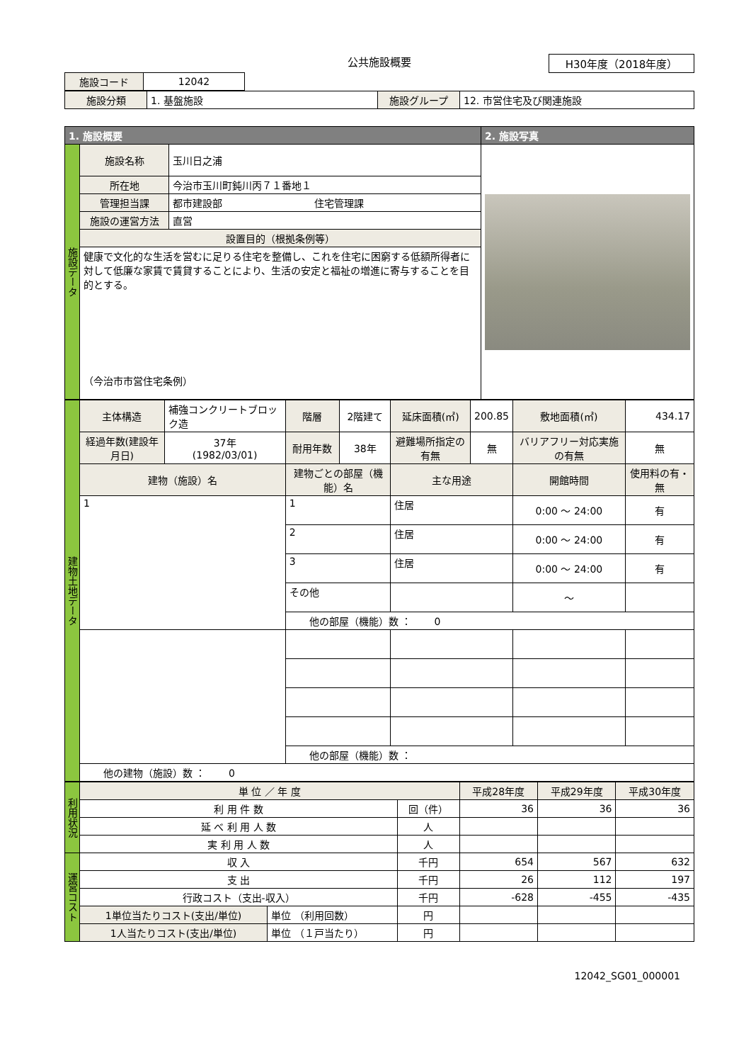公共施設概要
H30年度（2018年度）
| 施設コード | 12042 |
| 施設分類 | 1. 基盤施設 | 施設グループ | 12. 市営住宅及び関連施設 |
| 1. 施設概要 | | | 2. 施設写真 |
| --- | --- | --- | --- |
| 施設データ | 施設名称 | 玉川日之浦 | |
| | 所在地 | 今治市玉川町鈍川丙７１番地１ | |
| | 管理担当課 | 都市建設部 住宅管理課 | |
| | 施設の運営方法 | 直営 | |
| | 設置目的（根拠条例等） | | |
| | 健康で文化的な生活を営むに足りる住宅を整備し、これを住宅に困窮する低額所得者に対して低廉な家賃で賃貸することにより、生活の安定と福祉の増進に寄与することを目的とする。 （今治市市営住宅条例） | | |
| 建物土地データ | 主体構造 | 補強コンクリートブロック造 | 階層 | 2階建て | 延床面積(㎡) | 200.85 | 敷地面積(㎡) | 434.17 |
| | 経過年数(建設年月日) | 37年 (1982/03/01) | 耐用年数 | 38年 | 避難場所指定の有無 | 無 | バリアフリー対応実施の有無 | 無 |
| | 建物（施設）名 | | 建物ごとの部屋（機能）名 | | 主な用途 | | 開館時間 | 使用料の有・無 |
| | 1 | | 1 | | 住居 | | 0:00 ～ 24:00 | 有 |
| | | | 2 | | 住居 | | 0:00 ～ 24:00 | 有 |
| | | | 3 | | 住居 | | 0:00 ～ 24:00 | 有 |
| | | | その他 | | | | ～ | |
| | | | 他の部屋（機能）数 ： 0 | | | | | |
| | | | 他の部屋（機能）数 ： | | | | | |
| | 他の建物（施設）数 ： 0 | | | | | | | |
| 利用状況 | 単 位 ／ 年 度 | | | 平成28年度 | 平成29年度 | 平成30年度 |
| | 利 用 件 数 | | 回（件） | 36 | 36 | 36 |
| | 延 べ 利 用 人 数 | | 人 | | | |
| | 実 利 用 人 数 | | 人 | | | |
| 運営コスト | 収 入 | | 千円 | 654 | 567 | 632 |
| | 支 出 | | 千円 | 26 | 112 | 197 |
| | 行政コスト（支出-収入） | | 千円 | -628 | -455 | -435 |
| | 1単位当たりコスト(支出/単位) | 単位 （利用回数） | 円 | | | |
| | 1人当たりコスト(支出/単位) | 単位 （１戸当たり） | 円 | | | |
12042_SG01_000001